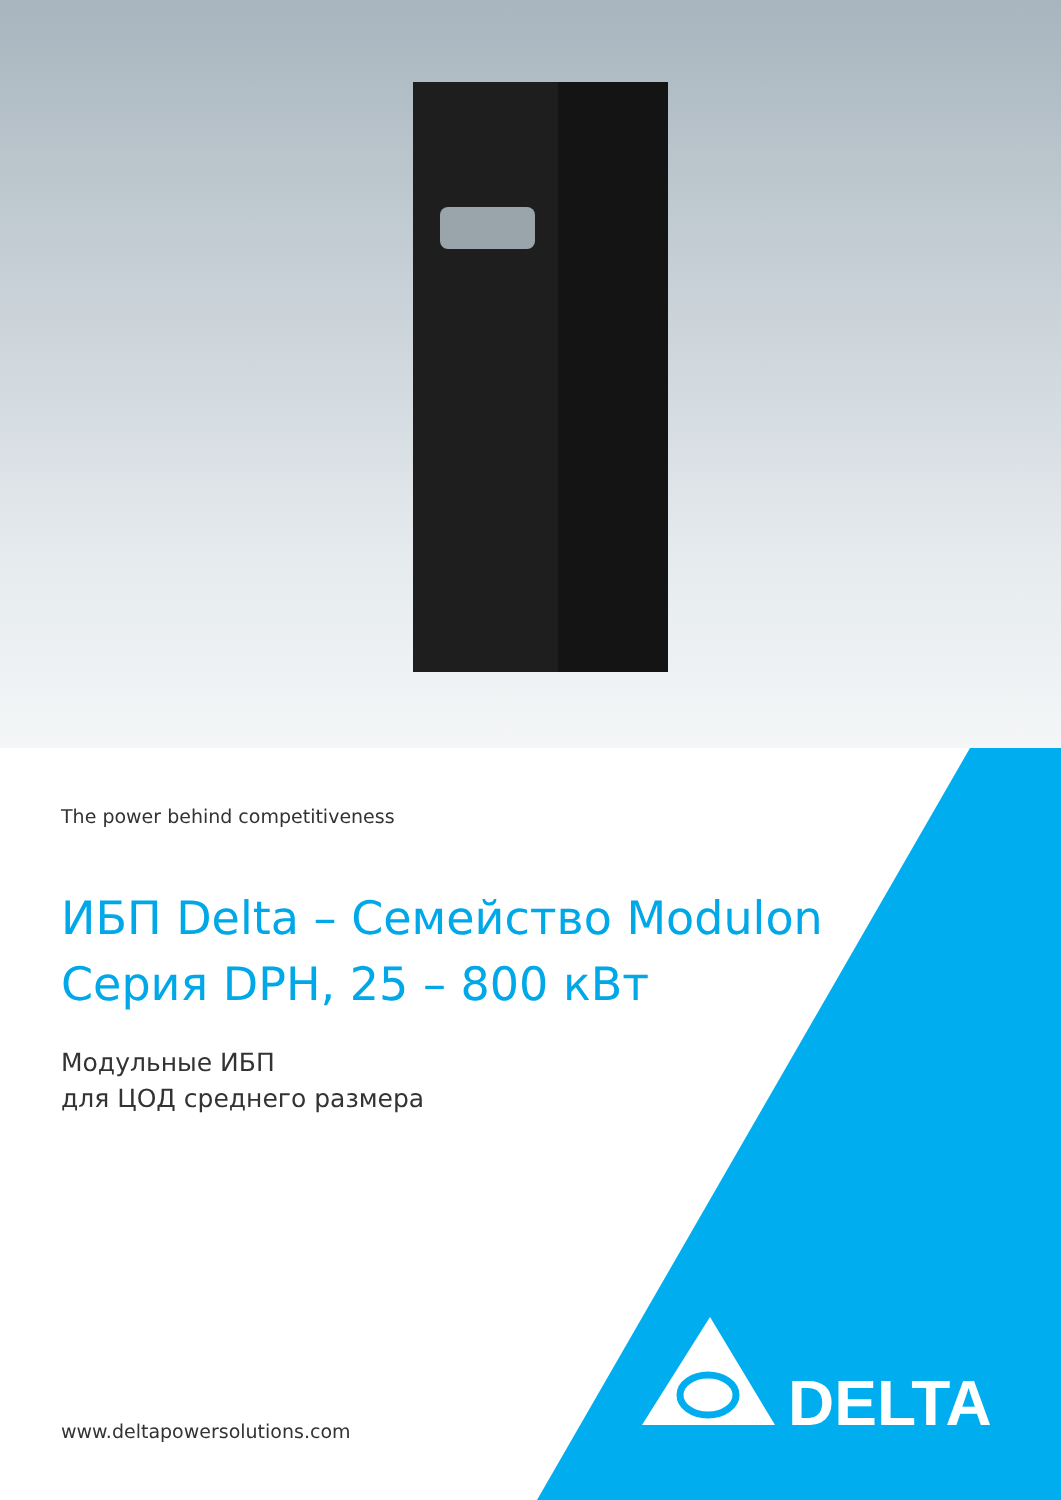The power behind competitiveness
ИБП Delta – Семейство Modulon
Серия DPH, 25 – 800 кВт
Модульные ИБП
для ЦОД среднего размера
www.deltapowersolutions.com
DELTA